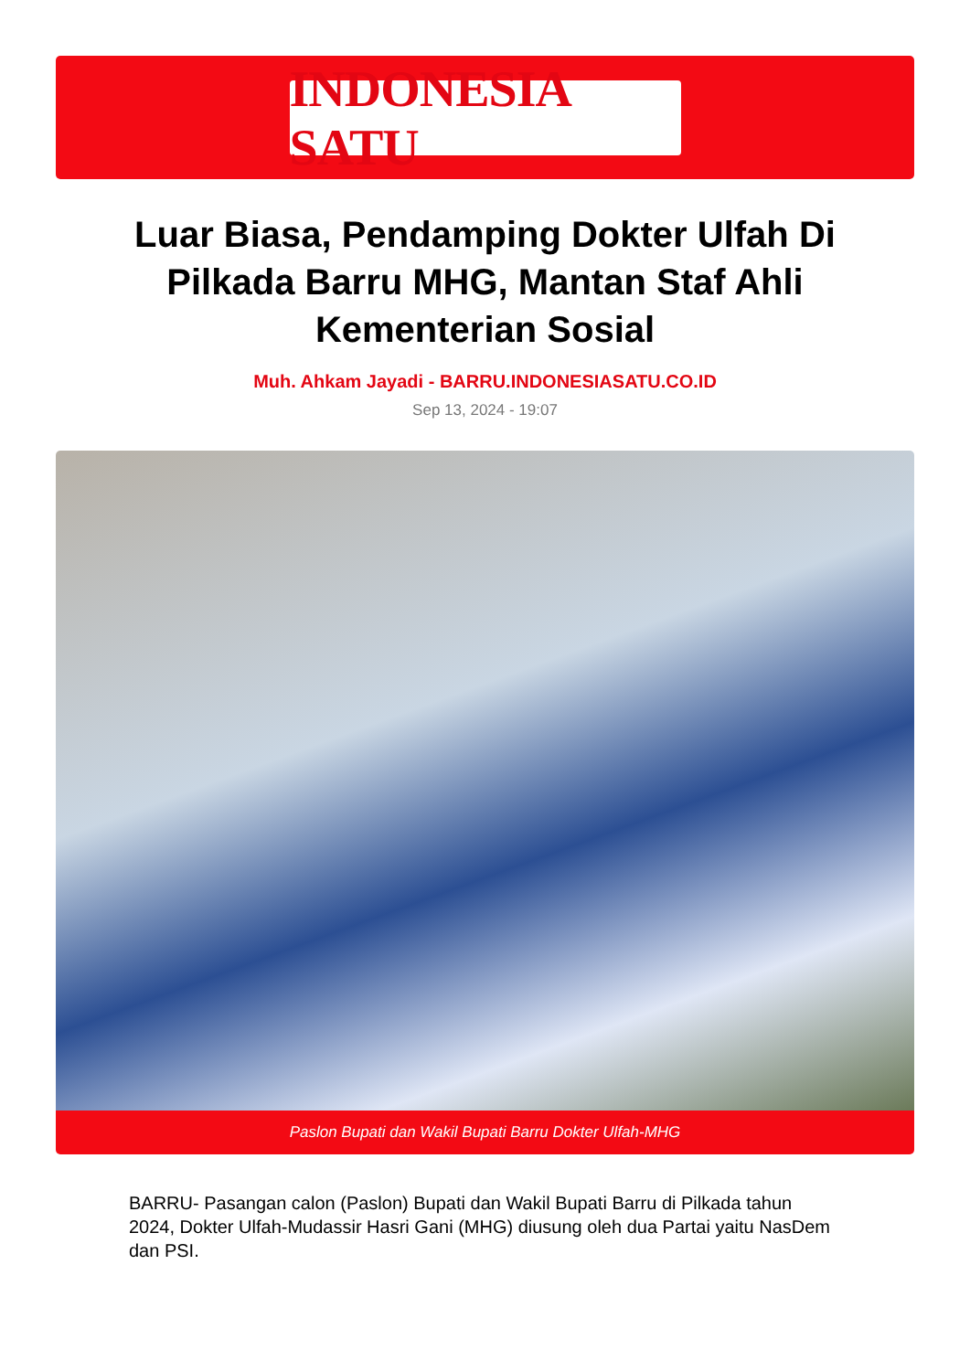INDONESIA SATU
Luar Biasa, Pendamping Dokter Ulfah Di Pilkada Barru MHG, Mantan Staf Ahli Kementerian Sosial
Muh. Ahkam Jayadi - BARRU.INDONESIASATU.CO.ID
Sep 13, 2024 - 19:07
Paslon Bupati dan Wakil Bupati Barru Dokter Ulfah-MHG
BARRU- Pasangan calon (Paslon) Bupati dan Wakil Bupati Barru di Pilkada tahun 2024, Dokter Ulfah-Mudassir Hasri Gani (MHG) diusung oleh dua Partai yaitu NasDem dan PSI.